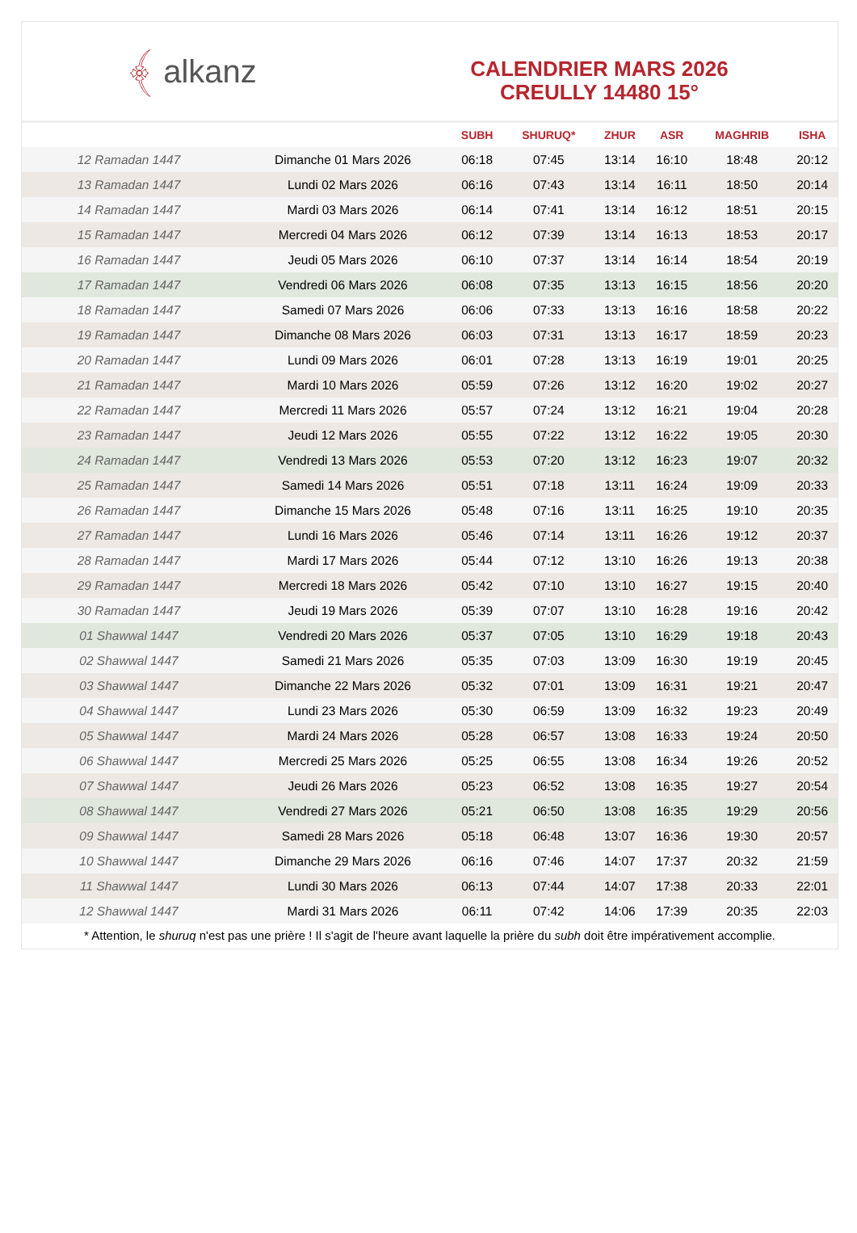﴾ alkanz
CALENDRIER MARS 2026
CREULLY 14480 15°
| | | SUBH | SHURUQ* | ZHUR | ASR | MAGHRIB | ISHA |
| --- | --- | --- | --- | --- | --- | --- | --- |
| 12 Ramadan 1447 | Dimanche 01 Mars 2026 | 06:18 | 07:45 | 13:14 | 16:10 | 18:48 | 20:12 |
| 13 Ramadan 1447 | Lundi 02 Mars 2026 | 06:16 | 07:43 | 13:14 | 16:11 | 18:50 | 20:14 |
| 14 Ramadan 1447 | Mardi 03 Mars 2026 | 06:14 | 07:41 | 13:14 | 16:12 | 18:51 | 20:15 |
| 15 Ramadan 1447 | Mercredi 04 Mars 2026 | 06:12 | 07:39 | 13:14 | 16:13 | 18:53 | 20:17 |
| 16 Ramadan 1447 | Jeudi 05 Mars 2026 | 06:10 | 07:37 | 13:14 | 16:14 | 18:54 | 20:19 |
| 17 Ramadan 1447 | Vendredi 06 Mars 2026 | 06:08 | 07:35 | 13:13 | 16:15 | 18:56 | 20:20 |
| 18 Ramadan 1447 | Samedi 07 Mars 2026 | 06:06 | 07:33 | 13:13 | 16:16 | 18:58 | 20:22 |
| 19 Ramadan 1447 | Dimanche 08 Mars 2026 | 06:03 | 07:31 | 13:13 | 16:17 | 18:59 | 20:23 |
| 20 Ramadan 1447 | Lundi 09 Mars 2026 | 06:01 | 07:28 | 13:13 | 16:19 | 19:01 | 20:25 |
| 21 Ramadan 1447 | Mardi 10 Mars 2026 | 05:59 | 07:26 | 13:12 | 16:20 | 19:02 | 20:27 |
| 22 Ramadan 1447 | Mercredi 11 Mars 2026 | 05:57 | 07:24 | 13:12 | 16:21 | 19:04 | 20:28 |
| 23 Ramadan 1447 | Jeudi 12 Mars 2026 | 05:55 | 07:22 | 13:12 | 16:22 | 19:05 | 20:30 |
| 24 Ramadan 1447 | Vendredi 13 Mars 2026 | 05:53 | 07:20 | 13:12 | 16:23 | 19:07 | 20:32 |
| 25 Ramadan 1447 | Samedi 14 Mars 2026 | 05:51 | 07:18 | 13:11 | 16:24 | 19:09 | 20:33 |
| 26 Ramadan 1447 | Dimanche 15 Mars 2026 | 05:48 | 07:16 | 13:11 | 16:25 | 19:10 | 20:35 |
| 27 Ramadan 1447 | Lundi 16 Mars 2026 | 05:46 | 07:14 | 13:11 | 16:26 | 19:12 | 20:37 |
| 28 Ramadan 1447 | Mardi 17 Mars 2026 | 05:44 | 07:12 | 13:10 | 16:26 | 19:13 | 20:38 |
| 29 Ramadan 1447 | Mercredi 18 Mars 2026 | 05:42 | 07:10 | 13:10 | 16:27 | 19:15 | 20:40 |
| 30 Ramadan 1447 | Jeudi 19 Mars 2026 | 05:39 | 07:07 | 13:10 | 16:28 | 19:16 | 20:42 |
| 01 Shawwal 1447 | Vendredi 20 Mars 2026 | 05:37 | 07:05 | 13:10 | 16:29 | 19:18 | 20:43 |
| 02 Shawwal 1447 | Samedi 21 Mars 2026 | 05:35 | 07:03 | 13:09 | 16:30 | 19:19 | 20:45 |
| 03 Shawwal 1447 | Dimanche 22 Mars 2026 | 05:32 | 07:01 | 13:09 | 16:31 | 19:21 | 20:47 |
| 04 Shawwal 1447 | Lundi 23 Mars 2026 | 05:30 | 06:59 | 13:09 | 16:32 | 19:23 | 20:49 |
| 05 Shawwal 1447 | Mardi 24 Mars 2026 | 05:28 | 06:57 | 13:08 | 16:33 | 19:24 | 20:50 |
| 06 Shawwal 1447 | Mercredi 25 Mars 2026 | 05:25 | 06:55 | 13:08 | 16:34 | 19:26 | 20:52 |
| 07 Shawwal 1447 | Jeudi 26 Mars 2026 | 05:23 | 06:52 | 13:08 | 16:35 | 19:27 | 20:54 |
| 08 Shawwal 1447 | Vendredi 27 Mars 2026 | 05:21 | 06:50 | 13:08 | 16:35 | 19:29 | 20:56 |
| 09 Shawwal 1447 | Samedi 28 Mars 2026 | 05:18 | 06:48 | 13:07 | 16:36 | 19:30 | 20:57 |
| 10 Shawwal 1447 | Dimanche 29 Mars 2026 | 06:16 | 07:46 | 14:07 | 17:37 | 20:32 | 21:59 |
| 11 Shawwal 1447 | Lundi 30 Mars 2026 | 06:13 | 07:44 | 14:07 | 17:38 | 20:33 | 22:01 |
| 12 Shawwal 1447 | Mardi 31 Mars 2026 | 06:11 | 07:42 | 14:06 | 17:39 | 20:35 | 22:03 |
* Attention, le shuruq n'est pas une prière ! Il s'agit de l'heure avant laquelle la prière du subh doit être impérativement accomplie.